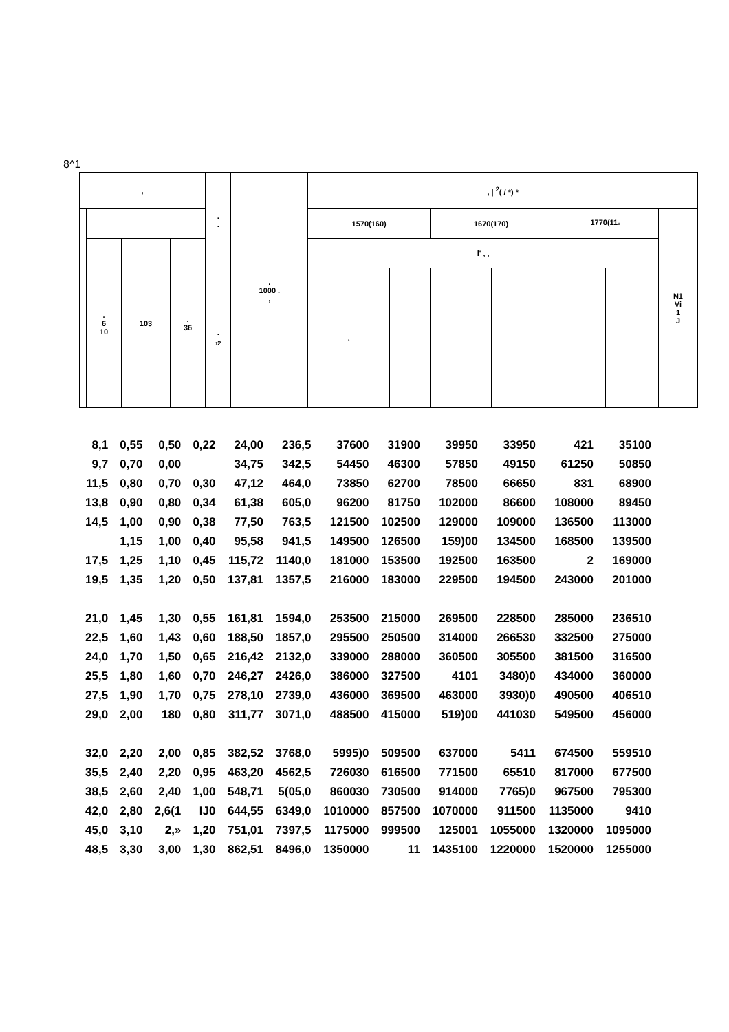8^1
| , | | | | . . | . 1000 . , | , / <sup>2</sup>( / *) * | | | | | | |
| | | | | | | 1570(160) | | 1670(170) | | 1770(11<sub>*</sub> | | N1 Vi 1 J |
| | . 6 10 | 103 | . 36 | | | l' , , | | | | | | |
| | | | | . ,<sub>2</sub> | | . | | | | | | |
| 8,1 | 0,55 | 0,50 | 0,22 | 24,00 | 236,5 | 37600 | 31900 | 39950 | 33950 | 421 | 35100 |
| 9,7 | 0,70 | 0,00 | | 34,75 | 342,5 | 54450 | 46300 | 57850 | 49150 | 61250 | 50850 |
| 11,5 | 0,80 | 0,70 | 0,30 | 47,12 | 464,0 | 73850 | 62700 | 78500 | 66650 | 831 | 68900 |
| 13,8 | 0,90 | 0,80 | 0,34 | 61,38 | 605,0 | 96200 | 81750 | 102000 | 86600 | 108000 | 89450 |
| 14,5 | 1,00 | 0,90 | 0,38 | 77,50 | 763,5 | 121500 | 102500 | 129000 | 109000 | 136500 | 113000 |
| | 1,15 | 1,00 | 0,40 | 95,58 | 941,5 | 149500 | 126500 | 159)00 | 134500 | 168500 | 139500 |
| 17,5 | 1,25 | 1,10 | 0,45 | 115,72 | 1140,0 | 181000 | 153500 | 192500 | 163500 | 2 | 169000 |
| 19,5 | 1,35 | 1,20 | 0,50 | 137,81 | 1357,5 | 216000 | 183000 | 229500 | 194500 | 243000 | 201000 |
| 21,0 | 1,45 | 1,30 | 0,55 | 161,81 | 1594,0 | 253500 | 215000 | 269500 | 228500 | 285000 | 236510 |
| 22,5 | 1,60 | 1,43 | 0,60 | 188,50 | 1857,0 | 295500 | 250500 | 314000 | 266530 | 332500 | 275000 |
| 24,0 | 1,70 | 1,50 | 0,65 | 216,42 | 2132,0 | 339000 | 288000 | 360500 | 305500 | 381500 | 316500 |
| 25,5 | 1,80 | 1,60 | 0,70 | 246,27 | 2426,0 | 386000 | 327500 | 4101 | 3480)0 | 434000 | 360000 |
| 27,5 | 1,90 | 1,70 | 0,75 | 278,10 | 2739,0 | 436000 | 369500 | 463000 | 3930)0 | 490500 | 406510 |
| 29,0 | 2,00 | 180 | 0,80 | 311,77 | 3071,0 | 488500 | 415000 | 519)00 | 441030 | 549500 | 456000 |
| 32,0 | 2,20 | 2,00 | 0,85 | 382,52 | 3768,0 | 5995)0 | 509500 | 637000 | 5411 | 674500 | 559510 |
| 35,5 | 2,40 | 2,20 | 0,95 | 463,20 | 4562,5 | 726030 | 616500 | 771500 | 65510 | 817000 | 677500 |
| 38,5 | 2,60 | 2,40 | 1,00 | 548,71 | 5(05,0 | 860030 | 730500 | 914000 | 7765)0 | 967500 | 795300 |
| 42,0 | 2,80 | 2,6(1 | IJ0 | 644,55 | 6349,0 | 1010000 | 857500 | 1070000 | 911500 | 1135000 | 9410 |
| 45,0 | 3,10 | 2,» | 1,20 | 751,01 | 7397,5 | 1175000 | 999500 | 125001 | 1055000 | 1320000 | 1095000 |
| 48,5 | 3,30 | 3,00 | 1,30 | 862,51 | 8496,0 | 1350000 | 11 | 1435100 | 1220000 | 1520000 | 1255000 |